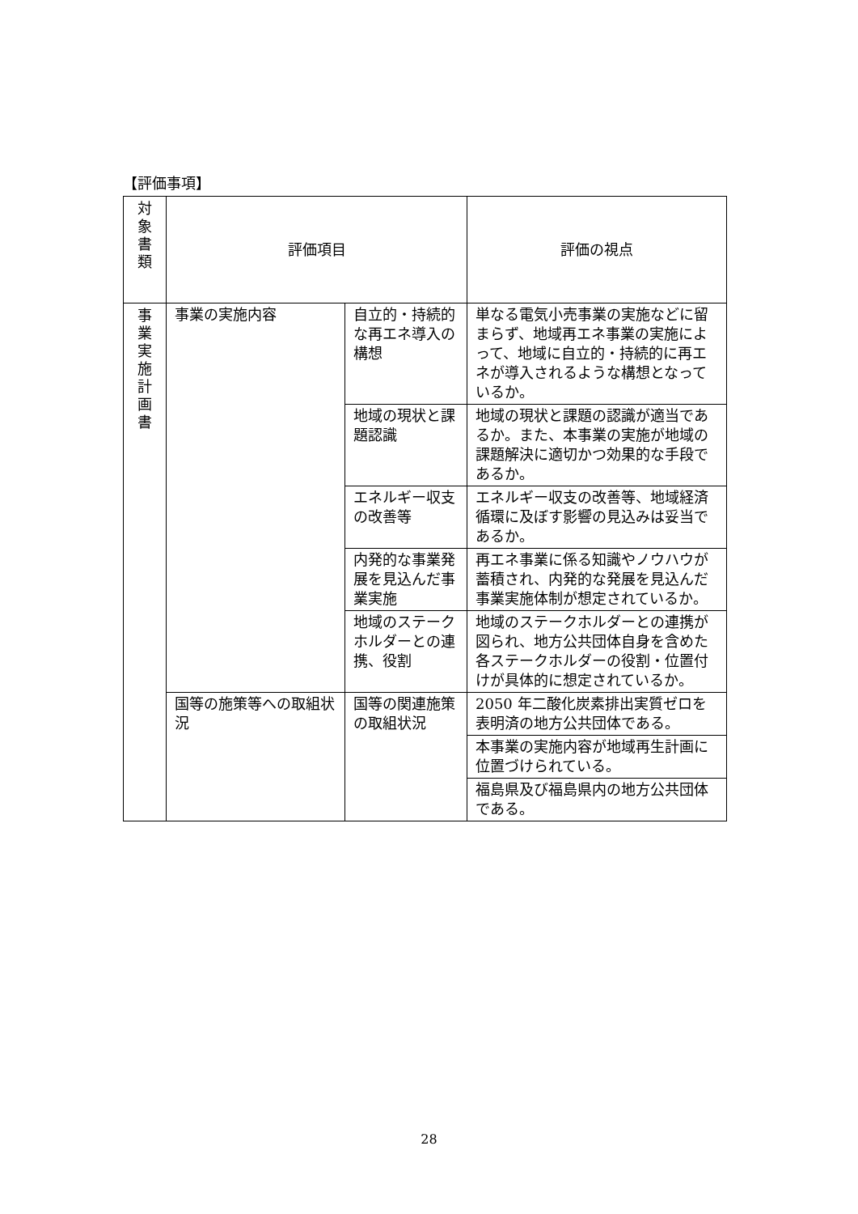【評価事項】
| 対 象 書 類 | 評価項目 | | 評価の視点 |
| --- | --- | --- | --- |
| 事 業 実 施 計 画 書 | 事業の実施内容 | 自立的・持続的な再エネ導入の構想 | 単なる電気小売事業の実施などに留まらず、地域再エネ事業の実施によって、地域に自立的・持続的に再エネが導入されるような構想となっているか。 |
| | | 地域の現状と課題認識 | 地域の現状と課題の認識が適当であるか。また、本事業の実施が地域の課題解決に適切かつ効果的な手段であるか。 |
| | | エネルギー収支の改善等 | エネルギー収支の改善等、地域経済循環に及ぼす影響の見込みは妥当であるか。 |
| | | 内発的な事業発展を見込んだ事業実施 | 再エネ事業に係る知識やノウハウが蓄積され、内発的な発展を見込んだ事業実施体制が想定されているか。 |
| | | 地域のステークホルダーとの連携、役割 | 地域のステークホルダーとの連携が図られ、地方公共団体自身を含めた各ステークホルダーの役割・位置付けが具体的に想定されているか。 |
| | 国等の施策等への取組状況 | 国等の関連施策の取組状況 | 2050 年二酸化炭素排出実質ゼロを表明済の地方公共団体である。 |
| | | | 本事業の実施内容が地域再生計画に位置づけられている。 |
| | | | 福島県及び福島県内の地方公共団体である。 |
28